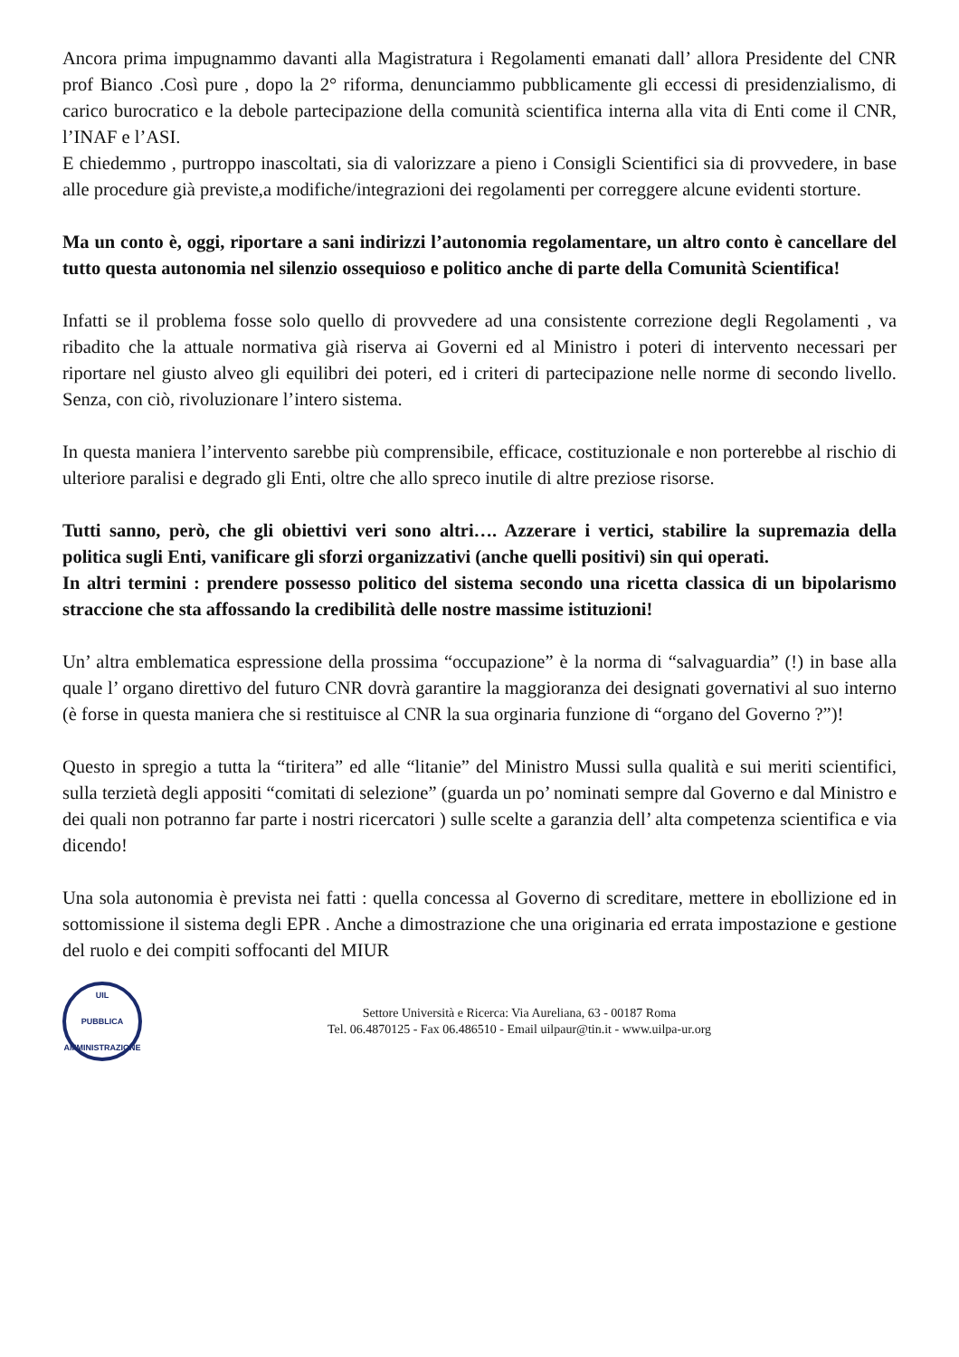Ancora prima impugnammo davanti alla Magistratura i Regolamenti emanati dall’ allora Presidente del CNR prof Bianco .Così pure , dopo la 2° riforma, denunciammo pubblicamente gli eccessi di presidenzialismo, di carico burocratico e la debole partecipazione della comunità scientifica interna alla vita di Enti come il CNR, l’INAF e l’ASI.
E chiedemmo , purtroppo inascoltati, sia di valorizzare a pieno i Consigli Scientifici sia di provvedere, in base alle procedure già previste,a modifiche/integrazioni dei regolamenti per correggere alcune evidenti storture.
Ma un conto è, oggi, riportare a sani indirizzi l’autonomia regolamentare, un altro conto è cancellare del tutto questa autonomia nel silenzio ossequioso e politico anche di parte della Comunità Scientifica!
Infatti se il problema fosse solo quello di provvedere ad una consistente correzione degli Regolamenti , va ribadito che la attuale normativa già riserva ai Governi ed al Ministro i poteri di intervento necessari per riportare nel giusto alveo gli equilibri dei poteri, ed i criteri di partecipazione nelle norme di secondo livello. Senza, con ciò, rivoluzionare l’intero sistema.
In questa maniera l’intervento sarebbe più comprensibile, efficace, costituzionale e non porterebbe al rischio di ulteriore paralisi e degrado gli Enti, oltre che allo spreco inutile di altre preziose risorse.
Tutti sanno, però, che gli obiettivi veri sono altri…. Azzerare i vertici, stabilire la supremazia della politica sugli Enti, vanificare gli sforzi organizzativi (anche quelli positivi) sin qui operati.
In altri termini : prendere possesso politico del sistema secondo una ricetta classica di un bipolarismo straccione che sta affossando la credibilità delle nostre massime istituzioni!
Un’ altra emblematica espressione della prossima “occupazione” è la norma di “salvaguardia” (!) in base alla quale l’ organo direttivo del futuro CNR dovrà garantire la maggioranza dei designati governativi al suo interno (è forse in questa maniera che si restituisce al CNR la sua orginaria funzione di “organo del Governo ?”)!
Questo in spregio a tutta la “tiritera” ed alle “litanie” del Ministro Mussi sulla qualità e sui meriti scientifici, sulla terzietà degli appositi “comitati di selezione” (guarda un po’ nominati sempre dal Governo e dal Ministro e dei quali non potranno far parte i nostri ricercatori ) sulle scelte a garanzia dell’ alta competenza scientifica e via dicendo!
Una sola autonomia è prevista nei fatti : quella concessa al Governo di screditare, mettere in ebollizione ed in sottomissione il sistema degli EPR . Anche a dimostrazione che una originaria ed errata impostazione e gestione del ruolo e dei compiti soffocanti del MIUR
UIL
PUBBLICA
AMMINISTRAZIONE
Settore Università e Ricerca: Via Aureliana, 63 - 00187 Roma
Tel. 06.4870125 - Fax 06.486510 - Email uilpaur@tin.it - www.uilpa-ur.org